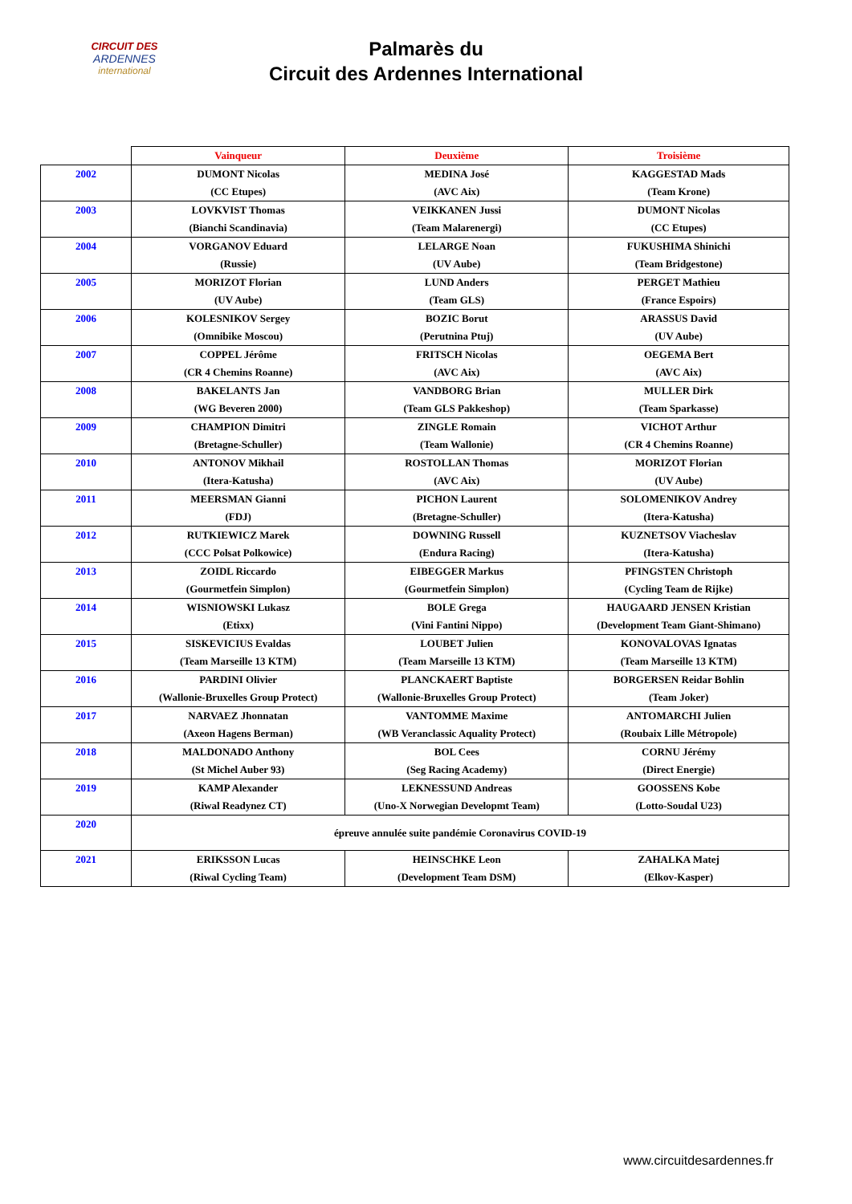CIRCUIT DES
ARDENNES
international
Palmarès du
Circuit des Ardennes International
| | Vainqueur | Deuxième | Troisième |
| --- | --- | --- | --- |
| 2002 | DUMONT Nicolas | MEDINA José | KAGGESTAD Mads |
| | (CC Etupes) | (AVC Aix) | (Team Krone) |
| 2003 | LOVKVIST Thomas | VEIKKANEN Jussi | DUMONT Nicolas |
| | (Bianchi Scandinavia) | (Team Malarenergi) | (CC Etupes) |
| 2004 | VORGANOV Eduard | LELARGE Noan | FUKUSHIMA Shinichi |
| | (Russie) | (UV Aube) | (Team Bridgestone) |
| 2005 | MORIZOT Florian | LUND Anders | PERGET Mathieu |
| | (UV Aube) | (Team GLS) | (France Espoirs) |
| 2006 | KOLESNIKOV Sergey | BOZIC Borut | ARASSUS David |
| | (Omnibike Moscou) | (Perutnina Ptuj) | (UV Aube) |
| 2007 | COPPEL Jérôme | FRITSCH Nicolas | OEGEMA Bert |
| | (CR 4 Chemins Roanne) | (AVC Aix) | (AVC Aix) |
| 2008 | BAKELANTS Jan | VANDBORG Brian | MULLER Dirk |
| | (WG Beveren 2000) | (Team GLS Pakkeshop) | (Team Sparkasse) |
| 2009 | CHAMPION Dimitri | ZINGLE Romain | VICHOT Arthur |
| | (Bretagne-Schuller) | (Team Wallonie) | (CR 4 Chemins Roanne) |
| 2010 | ANTONOV Mikhail | ROSTOLLAN Thomas | MORIZOT Florian |
| | (Itera-Katusha) | (AVC Aix) | (UV Aube) |
| 2011 | MEERSMAN Gianni | PICHON Laurent | SOLOMENIKOV Andrey |
| | (FDJ) | (Bretagne-Schuller) | (Itera-Katusha) |
| 2012 | RUTKIEWICZ Marek | DOWNING Russell | KUZNETSOV Viacheslav |
| | (CCC Polsat Polkowice) | (Endura Racing) | (Itera-Katusha) |
| 2013 | ZOIDL Riccardo | EIBEGGER Markus | PFINGSTEN Christoph |
| | (Gourmetfein Simplon) | (Gourmetfein Simplon) | (Cycling Team de Rijke) |
| 2014 | WISNIOWSKI Lukasz | BOLE Grega | HAUGAARD JENSEN Kristian |
| | (Etixx) | (Vini Fantini Nippo) | (Development Team Giant-Shimano) |
| 2015 | SISKEVICIUS Evaldas | LOUBET Julien | KONOVALOVAS Ignatas |
| | (Team Marseille 13 KTM) | (Team Marseille 13 KTM) | (Team Marseille 13 KTM) |
| 2016 | PARDINI Olivier | PLANCKAERT Baptiste | BORGERSEN Reidar Bohlin |
| | (Wallonie-Bruxelles Group Protect) | (Wallonie-Bruxelles Group Protect) | (Team Joker) |
| 2017 | NARVAEZ Jhonnatan | VANTOMME Maxime | ANTOMARCHI Julien |
| | (Axeon Hagens Berman) | (WB Veranclassic Aquality Protect) | (Roubaix Lille Métropole) |
| 2018 | MALDONADO Anthony | BOL Cees | CORNU Jérémy |
| | (St Michel Auber 93) | (Seg Racing Academy) | (Direct Energie) |
| 2019 | KAMP Alexander | LEKNESSUND Andreas | GOOSSENS Kobe |
| | (Riwal Readynez CT) | (Uno-X Norwegian Developmt Team) | (Lotto-Soudal U23) |
| 2020 | épreuve annulée suite pandémie Coronavirus COVID-19 | | |
| 2021 | ERIKSSON Lucas | HEINSCHKE Leon | ZAHALKA Matej |
| | (Riwal Cycling Team) | (Development Team DSM) | (Elkov-Kasper) |
www.circuitdesardennes.fr